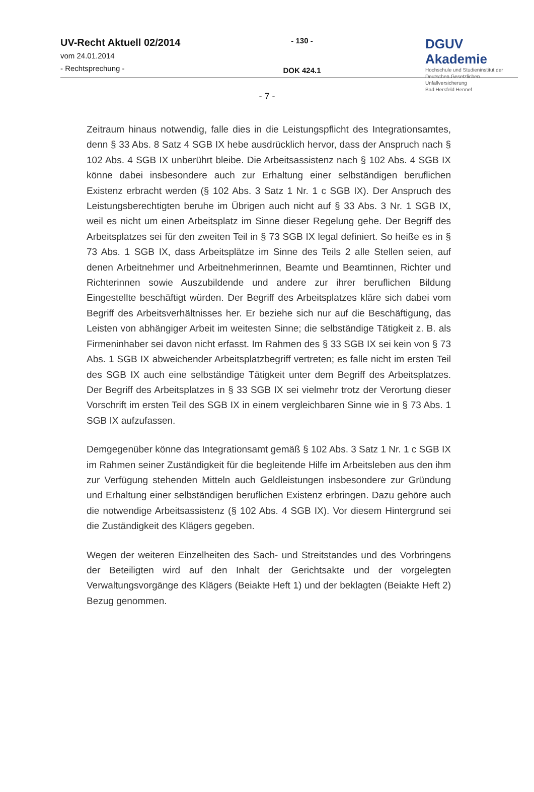UV-Recht Aktuell 02/2014
vom 24.01.2014
- Rechtsprechung -
- 130 -
DOK 424.1
DGUV Akademie
Hochschule und Studieninstitut der
Deutschen Gesetzlichen Unfallversicherung
Bad Hersfeld Hennef
- 7 -
Zeitraum hinaus notwendig, falle dies in die Leistungspflicht des Integrationsamtes, denn § 33 Abs. 8 Satz 4 SGB IX hebe ausdrücklich hervor, dass der Anspruch nach § 102 Abs. 4 SGB IX unberührt bleibe. Die Arbeitsassistenz nach § 102 Abs. 4 SGB IX könne dabei insbesondere auch zur Erhaltung einer selbständigen beruflichen Existenz erbracht werden (§ 102 Abs. 3 Satz 1 Nr. 1 c SGB IX). Der Anspruch des Leistungsberechtigten beruhe im Übrigen auch nicht auf § 33 Abs. 3 Nr. 1 SGB IX, weil es nicht um einen Arbeitsplatz im Sinne dieser Regelung gehe. Der Begriff des Arbeitsplatzes sei für den zweiten Teil in § 73 SGB IX legal definiert. So heiße es in § 73 Abs. 1 SGB IX, dass Arbeitsplätze im Sinne des Teils 2 alle Stellen seien, auf denen Arbeitnehmer und Arbeitnehmerinnen, Beamte und Beamtinnen, Richter und Richterinnen sowie Auszubildende und andere zur ihrer beruflichen Bildung Eingestellte beschäftigt würden. Der Begriff des Arbeitsplatzes kläre sich dabei vom Begriff des Arbeitsverhältnisses her. Er beziehe sich nur auf die Beschäftigung, das Leisten von abhängiger Arbeit im weitesten Sinne; die selbständige Tätigkeit z. B. als Firmeninhaber sei davon nicht erfasst. Im Rahmen des § 33 SGB IX sei kein von § 73 Abs. 1 SGB IX abweichender Arbeitsplatzbegriff vertreten; es falle nicht im ersten Teil des SGB IX auch eine selbständige Tätigkeit unter dem Begriff des Arbeitsplatzes. Der Begriff des Arbeitsplatzes in § 33 SGB IX sei vielmehr trotz der Verortung dieser Vorschrift im ersten Teil des SGB IX in einem vergleichbaren Sinne wie in § 73 Abs. 1 SGB IX aufzufassen.
Demgegenüber könne das Integrationsamt gemäß § 102 Abs. 3 Satz 1 Nr. 1 c SGB IX im Rahmen seiner Zuständigkeit für die begleitende Hilfe im Arbeitsleben aus den ihm zur Verfügung stehenden Mitteln auch Geldleistungen insbesondere zur Gründung und Erhaltung einer selbständigen beruflichen Existenz erbringen. Dazu gehöre auch die notwendige Arbeitsassistenz (§ 102 Abs. 4 SGB IX). Vor diesem Hintergrund sei die Zuständigkeit des Klägers gegeben.
Wegen der weiteren Einzelheiten des Sach- und Streitstandes und des Vorbringens der Beteiligten wird auf den Inhalt der Gerichtsakte und der vorgelegten Verwaltungsvorgänge des Klägers (Beiakte Heft 1) und der beklagten (Beiakte Heft 2) Bezug genommen.